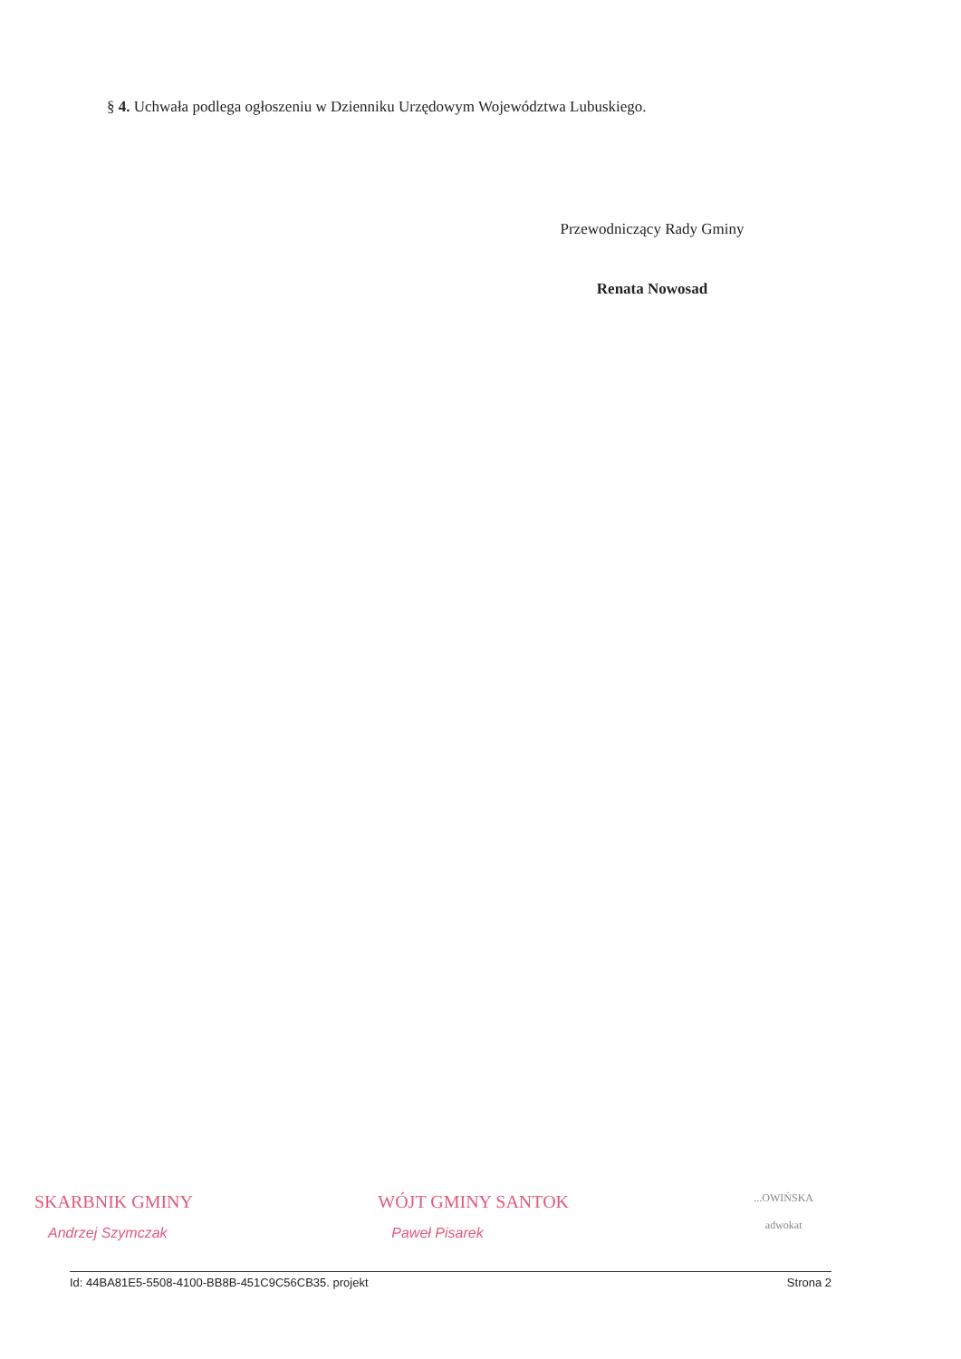§ 4. Uchwała podlega ogłoszeniu w Dzienniku Urzędowym Województwa Lubuskiego.
Przewodniczący Rady Gminy
Renata Nowosad
SKARBNIK GMINY
Andrzej Szymczak
WÓJT GMINY SANTOK
Paweł Pisarek
...OWIŃSKA
adwokat
Id: 44BA81E5-5508-4100-BB8B-451C9C56CB35. projekt Strona 2